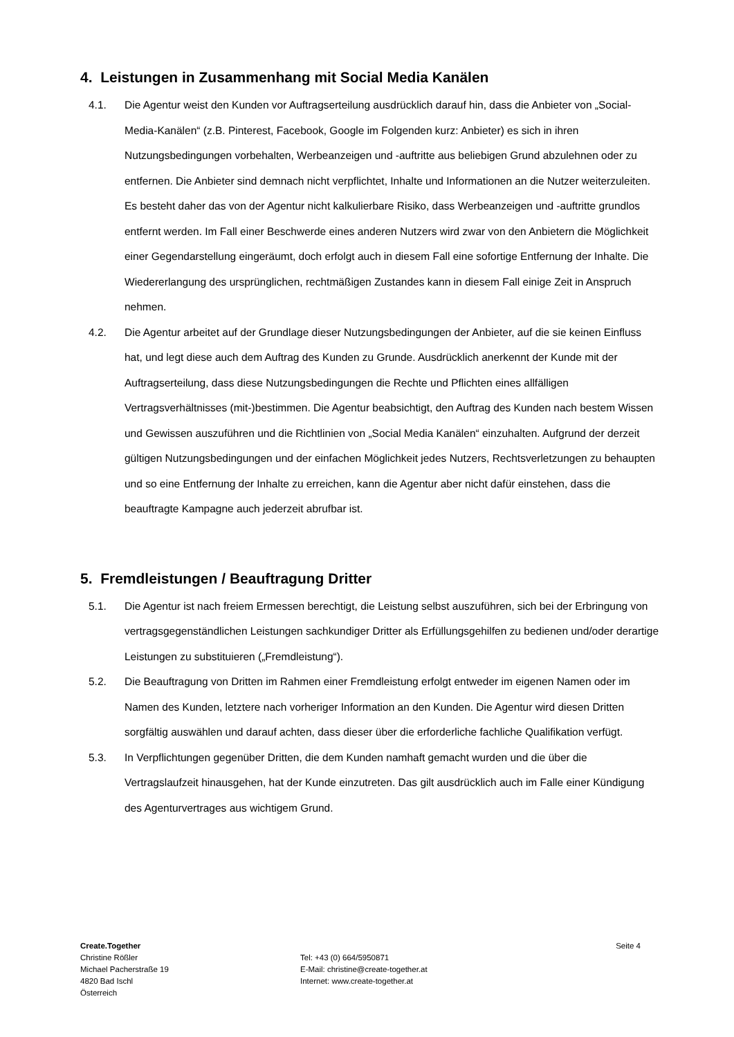4. Leistungen in Zusammenhang mit Social Media Kanälen
4.1. Die Agentur weist den Kunden vor Auftragserteilung ausdrücklich darauf hin, dass die Anbieter von „Social-Media-Kanälen“ (z.B. Pinterest, Facebook, Google im Folgenden kurz: Anbieter) es sich in ihren Nutzungsbedingungen vorbehalten, Werbeanzeigen und -auftritte aus beliebigen Grund abzulehnen oder zu entfernen. Die Anbieter sind demnach nicht verpflichtet, Inhalte und Informationen an die Nutzer weiterzuleiten. Es besteht daher das von der Agentur nicht kalkulierbare Risiko, dass Werbeanzeigen und -auftritte grundlos entfernt werden. Im Fall einer Beschwerde eines anderen Nutzers wird zwar von den Anbietern die Möglichkeit einer Gegendarstellung eingeräumt, doch erfolgt auch in diesem Fall eine sofortige Entfernung der Inhalte. Die Wiedererlangung des ursprünglichen, rechtmäßigen Zustandes kann in diesem Fall einige Zeit in Anspruch nehmen.
4.2. Die Agentur arbeitet auf der Grundlage dieser Nutzungsbedingungen der Anbieter, auf die sie keinen Einfluss hat, und legt diese auch dem Auftrag des Kunden zu Grunde. Ausdrücklich anerkennt der Kunde mit der Auftragserteilung, dass diese Nutzungsbedingungen die Rechte und Pflichten eines allfälligen Vertragsverhältnisses (mit-)bestimmen. Die Agentur beabsichtigt, den Auftrag des Kunden nach bestem Wissen und Gewissen auszuführen und die Richtlinien von „Social Media Kanälen“ einzuhalten. Aufgrund der derzeit gültigen Nutzungsbedingungen und der einfachen Möglichkeit jedes Nutzers, Rechtsverletzungen zu behaupten und so eine Entfernung der Inhalte zu erreichen, kann die Agentur aber nicht dafür einstehen, dass die beauftragte Kampagne auch jederzeit abrufbar ist.
5. Fremdleistungen / Beauftragung Dritter
5.1. Die Agentur ist nach freiem Ermessen berechtigt, die Leistung selbst auszuführen, sich bei der Erbringung von vertragsgegenständlichen Leistungen sachkundiger Dritter als Erfüllungsgehilfen zu bedienen und/oder derartige Leistungen zu substituieren („Fremdleistung“).
5.2. Die Beauftragung von Dritten im Rahmen einer Fremdleistung erfolgt entweder im eigenen Namen oder im Namen des Kunden, letztere nach vorheriger Information an den Kunden. Die Agentur wird diesen Dritten sorgfältig auswählen und darauf achten, dass dieser über die erforderliche fachliche Qualifikation verfügt.
5.3. In Verpflichtungen gegenüber Dritten, die dem Kunden namhaft gemacht wurden und die über die Vertragslaufzeit hinausgehen, hat der Kunde einzutreten. Das gilt ausdrücklich auch im Falle einer Kündigung des Agenturvertrages aus wichtigem Grund.
Create.Together
Christine Rößler
Michael Pacherstraße 19
4820 Bad Ischl
Österreich
Tel: +43 (0) 664/5950871
E-Mail: christine@create-together.at
Internet: www.create-together.at
Seite 4